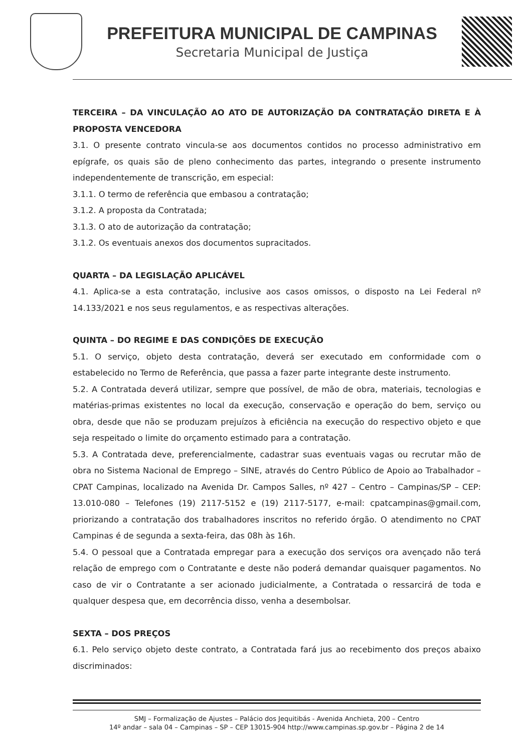PREFEITURA MUNICIPAL DE CAMPINAS
Secretaria Municipal de Justiça
TERCEIRA – DA VINCULAÇÃO AO ATO DE AUTORIZAÇÃO DA CONTRATAÇÃO DIRETA E À PROPOSTA VENCEDORA
3.1. O presente contrato vincula-se aos documentos contidos no processo administrativo em epígrafe, os quais são de pleno conhecimento das partes, integrando o presente instrumento independentemente de transcrição, em especial:
3.1.1. O termo de referência que embasou a contratação;
3.1.2. A proposta da Contratada;
3.1.3. O ato de autorização da contratação;
3.1.2. Os eventuais anexos dos documentos supracitados.
QUARTA – DA LEGISLAÇÃO APLICÁVEL
4.1. Aplica-se a esta contratação, inclusive aos casos omissos, o disposto na Lei Federal nº 14.133/2021 e nos seus regulamentos, e as respectivas alterações.
QUINTA – DO REGIME E DAS CONDIÇÕES DE EXECUÇÃO
5.1. O serviço, objeto desta contratação, deverá ser executado em conformidade com o estabelecido no Termo de Referência, que passa a fazer parte integrante deste instrumento.
5.2. A Contratada deverá utilizar, sempre que possível, de mão de obra, materiais, tecnologias e matérias-primas existentes no local da execução, conservação e operação do bem, serviço ou obra, desde que não se produzam prejuízos à eficiência na execução do respectivo objeto e que seja respeitado o limite do orçamento estimado para a contratação.
5.3. A Contratada deve, preferencialmente, cadastrar suas eventuais vagas ou recrutar mão de obra no Sistema Nacional de Emprego – SINE, através do Centro Público de Apoio ao Trabalhador – CPAT Campinas, localizado na Avenida Dr. Campos Salles, nº 427 – Centro – Campinas/SP – CEP: 13.010-080 – Telefones (19) 2117-5152 e (19) 2117-5177, e-mail: cpatcampinas@gmail.com, priorizando a contratação dos trabalhadores inscritos no referido órgão. O atendimento no CPAT Campinas é de segunda a sexta-feira, das 08h às 16h.
5.4. O pessoal que a Contratada empregar para a execução dos serviços ora avençado não terá relação de emprego com o Contratante e deste não poderá demandar quaisquer pagamentos. No caso de vir o Contratante a ser acionado judicialmente, a Contratada o ressarcirá de toda e qualquer despesa que, em decorrência disso, venha a desembolsar.
SEXTA – DOS PREÇOS
6.1. Pelo serviço objeto deste contrato, a Contratada fará jus ao recebimento dos preços abaixo discriminados:
SMJ – Formalização de Ajustes – Palácio dos Jequitibás - Avenida Anchieta, 200 – Centro
14º andar – sala 04 – Campinas – SP – CEP 13015-904 http://www.campinas.sp.gov.br – Página 2 de 14